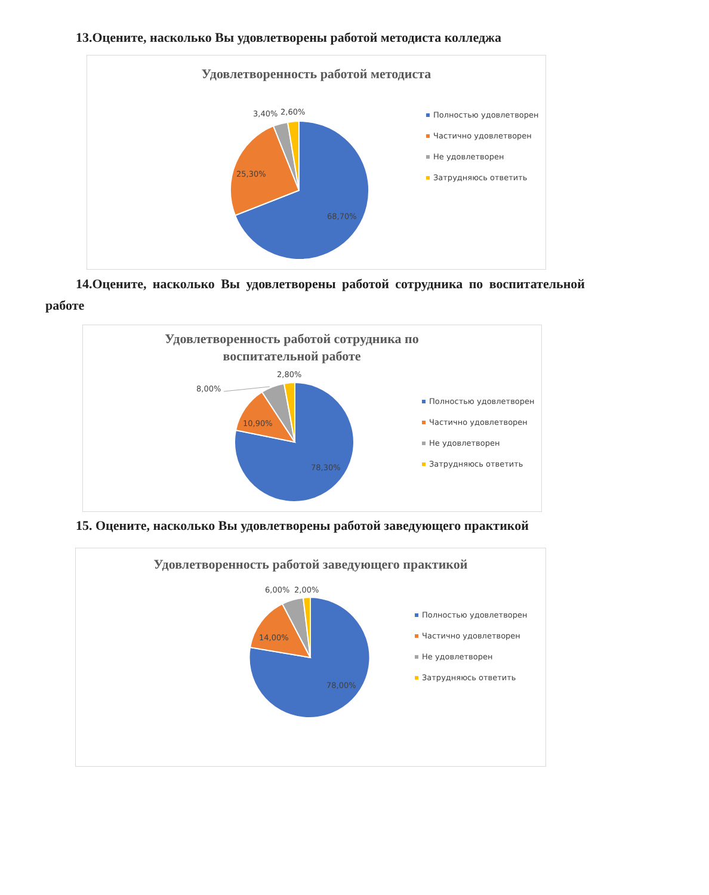13.Оцените, насколько Вы удовлетворены работой методиста колледжа
Удовлетворенность работой методиста
68,70%
25,30%
3,40%
2,60%
Полностью удовлетворен
Частично удовлетворен
Не удовлетворен
Затрудняюсь ответить
14.Оцените, насколько Вы удовлетворены работой сотрудника по воспитательной работе
Удовлетворенность работой сотрудника по
воспитательной работе
78,30%
10,90%
8,00%
2,80%
Полностью удовлетворен
Частично удовлетворен
Не удовлетворен
Затрудняюсь ответить
15. Оцените, насколько Вы удовлетворены работой заведующего практикой
Удовлетворенность работой заведующего практикой
78,00%
14,00%
6,00%
2,00%
Полностью удовлетворен
Частично удовлетворен
Не удовлетворен
Затрудняюсь ответить